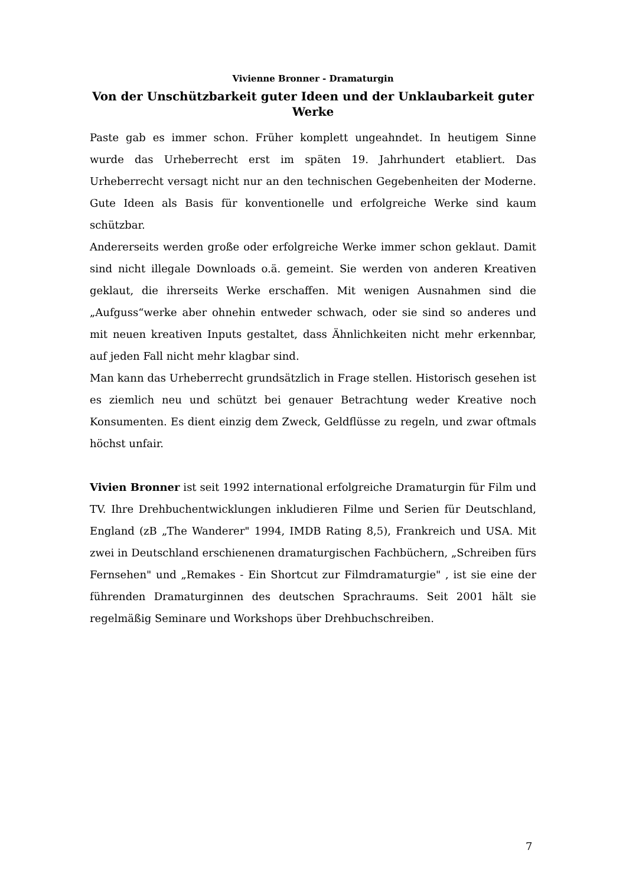Vivienne Bronner - Dramaturgin
Von der Unschützbarkeit guter Ideen und der Unklaubarkeit guter Werke
Paste gab es immer schon. Früher komplett ungeahndet. In heutigem Sinne wurde das Urheberrecht erst im späten 19. Jahrhundert etabliert. Das Urheberrecht versagt nicht nur an den technischen Gegebenheiten der Moderne. Gute Ideen als Basis für konventionelle und erfolgreiche Werke sind kaum schützbar.
Andererseits werden große oder erfolgreiche Werke immer schon geklaut. Damit sind nicht illegale Downloads o.ä. gemeint. Sie werden von anderen Kreativen geklaut, die ihrerseits Werke erschaffen. Mit wenigen Ausnahmen sind die „Aufguss“werke aber ohnehin entweder schwach, oder sie sind so anderes und mit neuen kreativen Inputs gestaltet, dass Ähnlichkeiten nicht mehr erkennbar, auf jeden Fall nicht mehr klagbar sind.
Man kann das Urheberrecht grundsätzlich in Frage stellen. Historisch gesehen ist es ziemlich neu und schützt bei genauer Betrachtung weder Kreative noch Konsumenten. Es dient einzig dem Zweck, Geldflüsse zu regeln, und zwar oftmals höchst unfair.
Vivien Bronner ist seit 1992 international erfolgreiche Dramaturgin für Film und TV. Ihre Drehbuchentwicklungen inkludieren Filme und Serien für Deutschland, England (zB „The Wanderer" 1994, IMDB Rating 8,5), Frankreich und USA. Mit zwei in Deutschland erschienenen dramaturgischen Fachbüchern, „Schreiben fürs Fernsehen" und „Remakes - Ein Shortcut zur Filmdramaturgie" , ist sie eine der führenden Dramaturginnen des deutschen Sprachraums. Seit 2001 hält sie regelmäßig Seminare und Workshops über Drehbuchschreiben.
7